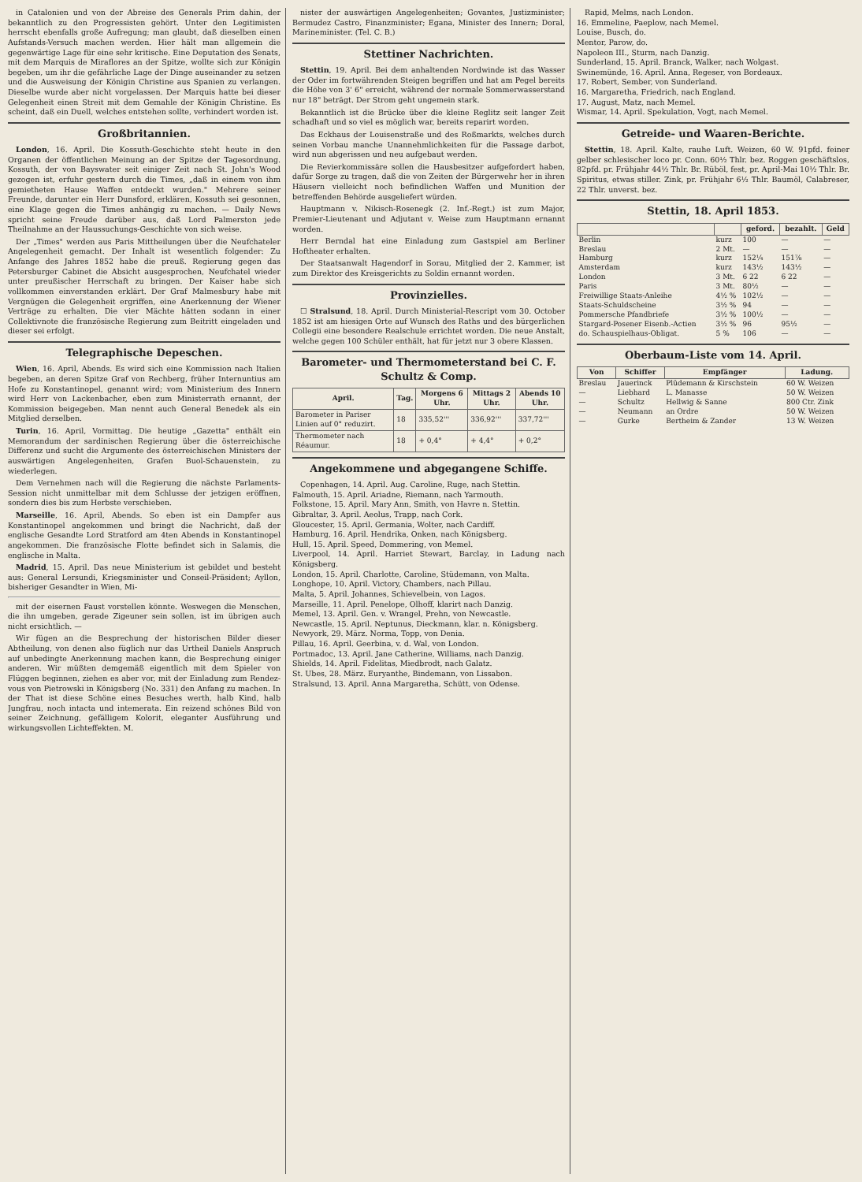in Catalonien und von der Abreise des Generals Prim dahin, der bekanntlich zu den Progressisten gehört. Unter den Legitimisten herrscht ebenfalls große Aufregung; man glaubt, daß dieselben einen Aufstands-Versuch machen werden. Hier hält man allgemein die gegenwärtige Lage für eine sehr kritische. Eine Deputation des Senats, mit dem Marquis de Miraflores an der Spitze, wollte sich zur Königin begeben, um ihr die gefährliche Lage der Dinge auseinander zu setzen und die Ausweisung der Königin Christine aus Spanien zu verlangen. Dieselbe wurde aber nicht vorgelassen. Der Marquis hatte bei dieser Gelegenheit einen Streit mit dem Gemahle der Königin Christine. Es scheint, daß ein Duell, welches entstehen sollte, verhindert worden ist.
Großbritannien.
London, 16. April. Die Kossuth-Geschichte steht heute in den Organen der öffentlichen Meinung an der Spitze der Tagesordnung. Kossuth, der von Bayswater seit einiger Zeit nach St. John's Wood gezogen ist, erfuhr gestern durch die Times, „daß in einem von ihm gemietheten Hause Waffen entdeckt wurden." Mehrere seiner Freunde, darunter ein Herr Dunsford, erklären, Kossuth sei gesonnen, eine Klage gegen die Times anhängig zu machen. — Daily News spricht seine Freude darüber aus, daß Lord Palmerston jede Theilnahme an der Haussuchungs-Geschichte von sich weise.
Der „Times" werden aus Paris Mittheilungen über die Neufchateler Angelegenheit gemacht. Der Inhalt ist wesentlich folgender: Zu Anfange des Jahres 1852 habe die preuß. Regierung gegen das Petersburger Cabinet die Absicht ausgesprochen, Neufchatel wieder unter preußischer Herrschaft zu bringen. Der Kaiser habe sich vollkommen einverstanden erklärt. Der Graf Malmesbury habe mit Vergnügen die Gelegenheit ergriffen, eine Anerkennung der Wiener Verträge zu erhalten. Die vier Mächte hätten sodann in einer Collektivnote die französische Regierung zum Beitritt eingeladen und dieser sei erfolgt.
Telegraphische Depeschen.
Wien, 16. April, Abends. Es wird sich eine Kommission nach Italien begeben, an deren Spitze Graf von Rechberg, früher Internuntius am Hofe zu Konstantinopel, genannt wird; vom Ministerium des Innern wird Herr von Lackenbacher, eben zum Ministerrath ernannt, der Kommission beigegeben. Man nennt auch General Benedek als ein Mitglied derselben.
Turin, 16. April, Vormittag. Die heutige „Gazetta" enthält ein Memorandum der sardinischen Regierung über die österreichische Differenz und sucht die Argumente des österreichischen Ministers der auswärtigen Angelegenheiten, Grafen Buol-Schauenstein, zu wiederlegen.
Dem Vernehmen nach will die Regierung die nächste Parlaments-Session nicht unmittelbar mit dem Schlusse der jetzigen eröffnen, sondern dies bis zum Herbste verschieben.
Marseille, 16. April, Abends. So eben ist ein Dampfer aus Konstantinopel angekommen und bringt die Nachricht, daß der englische Gesandte Lord Stratford am 4ten Abends in Konstantinopel angekommen. Die französische Flotte befindet sich in Salamis, die englische in Malta.
Madrid, 15. April. Das neue Ministerium ist gebildet und besteht aus: General Lersundi, Kriegsminister und Conseil-Präsident; Ayllon, bisheriger Gesandter in Wien, Mi-
mit der eisernen Faust vorstellen könnte. Weswegen die Menschen, die ihn umgeben, gerade Zigeuner sein sollen, ist im übrigen auch nicht ersichtlich. —
Wir fügen an die Besprechung der historischen Bilder dieser Abtheilung, von denen also füglich nur das Urtheil Daniels Anspruch auf unbedingte Anerkennung machen kann, die Besprechung einiger anderen. Wir müßten demgemäß eigentlich mit dem Spieler von Flüggen beginnen, ziehen es aber vor, mit der Einladung zum Rendez-vous von Pietrowski in Königsberg (No. 331) den Anfang zu machen. In der That ist diese Schöne eines Besuches werth, halb Kind, halb Jungfrau, noch intacta und intemerata. Ein reizend schönes Bild von seiner Zeichnung, gefälligem Kolorit, eleganter Ausführung und wirkungsvollen Lichteffekten. M.
nister der auswärtigen Angelegenheiten; Govantes, Justizminister; Bermudez Castro, Finanzminister; Egana, Minister des Innern; Doral, Marineminister. (Tel. C. B.)
Stettiner Nachrichten.
Stettin, 19. April. Bei dem anhaltenden Nordwinde ist das Wasser der Oder im fortwährenden Steigen begriffen und hat am Pegel bereits die Höhe von 3' 6" erreicht, während der normale Sommerwasserstand nur 18" beträgt. Der Strom geht ungemein stark.
Bekanntlich ist die Brücke über die kleine Reglitz seit langer Zeit schadhaft und so viel es möglich war, bereits reparirt worden.
Das Eckhaus der Louisenstraße und des Roßmarkts, welches durch seinen Vorbau manche Unannehmlichkeiten für die Passage darbot, wird nun abgerissen und neu aufgebaut werden.
Die Revierkommissäre sollen die Hausbesitzer aufgefordert haben, dafür Sorge zu tragen, daß die von Zeiten der Bürgerwehr her in ihren Häusern vielleicht noch befindlichen Waffen und Munition der betreffenden Behörde ausgeliefert würden.
Hauptmann v. Nikisch-Rosenegk (2. Inf.-Regt.) ist zum Major, Premier-Lieutenant und Adjutant v. Weise zum Hauptmann ernannt worden.
Herr Berndal hat eine Einladung zum Gastspiel am Berliner Hoftheater erhalten.
Der Staatsanwalt Hagendorf in Sorau, Mitglied der 2. Kammer, ist zum Direktor des Kreisgerichts zu Soldin ernannt worden.
Provinzielles.
☐ Stralsund, 18. April. Durch Ministerial-Rescript vom 30. October 1852 ist am hiesigen Orte auf Wunsch des Raths und des bürgerlichen Collegii eine besondere Realschule errichtet worden. Die neue Anstalt, welche gegen 100 Schüler enthält, hat für jetzt nur 3 obere Klassen.
Barometer- und Thermometerstand bei C. F. Schultz & Comp.
| April. | Tag. | Morgens 6 Uhr. | Mittags 2 Uhr. | Abends 10 Uhr. |
| --- | --- | --- | --- | --- |
| Barometer in Pariser Linien auf 0° reduzirt. | 18 | 335,52''' | 336,92''' | 337,72''' |
| Thermometer nach Réaumur. | 18 | + 0,4° | + 4,4° | + 0,2° |
Angekommene und abgegangene Schiffe.
Copenhagen, 14. April. Aug. Caroline, Ruge, nach Stettin.
Falmouth, 15. April. Ariadne, Riemann, nach Yarmouth.
Folkstone, 15. April. Mary Ann, Smith, von Havre n. Stettin.
Gibraltar, 3. April. Aeolus, Trapp, nach Cork.
Gloucester, 15. April. Germania, Wolter, nach Cardiff.
Hamburg, 16. April. Hendrika, Onken, nach Königsberg.
Hull, 15. April. Speed, Dommering, von Memel.
Liverpool, 14. April. Harriet Stewart, Barclay, in Ladung nach Königsberg.
London, 15. April. Charlotte, Caroline, Stüdemann, von Malta.
Longhope, 10. April. Victory, Chambers, nach Pillau.
Malta, 5. April. Johannes, Schievelbein, von Lagos.
Marseille, 11. April. Penelope, Olhoff, klarirt nach Danzig.
Memel, 13. April. Gen. v. Wrangel, Prehn, von Newcastle.
Newcastle, 15. April. Neptunus, Dieckmann, klar. n. Königsberg.
Newyork, 29. März. Norma, Topp, von Denia.
Pillau, 16. April. Geerbina, v. d. Wal, von London.
Portmadoc, 13. April. Jane Catherine, Williams, nach Danzig.
Shields, 14. April. Fidelitas, Miedbrodt, nach Galatz.
St. Ubes, 28. März. Euryanthe, Bindemann, von Lissabon.
Stralsund, 13. April. Anna Margaretha, Schütt, von Odense.
Rapid, Melms, nach London.
16. Emmeline, Paeplow, nach Memel.
Louise, Busch, do.
Mentor, Parow, do.
Napoleon III., Sturm, nach Danzig.
Sunderland, 15. April. Branck, Walker, nach Wolgast.
Swinemünde, 16. April. Anna, Regeser, von Bordeaux.
17. Robert, Sember, von Sunderland.
16. Margaretha, Friedrich, nach England.
17. August, Matz, nach Memel.
Wismar, 14. April. Spekulation, Vogt, nach Memel.
Getreide- und Waaren-Berichte.
Stettin, 18. April. Kalte, rauhe Luft. Weizen, 60 W. 91pfd. feiner gelber schlesischer loco pr. Conn. 60½ Thlr. bez. Roggen geschäftslos, 82pfd. pr. Frühjahr 44½ Thlr. Br. Rüböl, fest, pr. April-Mai 10½ Thlr. Br. Spiritus, etwas stiller. Zink, pr. Frühjahr 6½ Thlr. Baumöl, Calabreser, 22 Thlr. unverst. bez.
Stettin, 18. April 1853.
| | | geford. | bezahlt. | Geld |
| --- | --- | --- | --- | --- |
| Berlin | kurz | 100 | — | — |
| Breslau | 2 Mt. | — | — | — |
| Hamburg | kurz | 152¼ | 151⅞ | — |
| Amsterdam | kurz | 143½ | 143½ | — |
| London | 3 Mt. | 6 22 | 6 22 | — |
| Paris | 3 Mt. | 80½ | — | — |
| Freiwillige Staats-Anleihe | 4½ % | 102½ | — | — |
| Staats-Schuldscheine | 3½ % | 94 | — | — |
| Pommersche Pfandbriefe | 3½ % | 100½ | — | — |
| Stargard-Posener Eisenb.-Actien | 3½ % | 96 | 95½ | — |
| do. Schauspielhaus-Obligat. | 5 % | 106 | — | — |
Oberbaum-Liste vom 14. April.
| Von | Schiffer | Empfänger | Ladung. |
| --- | --- | --- | --- |
| Breslau | Jauerinck | Plüdemann & Kirschstein | 60 W. Weizen |
| — | Liebhard | L. Manasse | 50 W. Weizen |
| — | Schultz | Hellwig & Sanne | 800 Ctr. Zink |
| — | Neumann | an Ordre | 50 W. Weizen |
| — | Gurke | Bertheim & Zander | 13 W. Weizen |